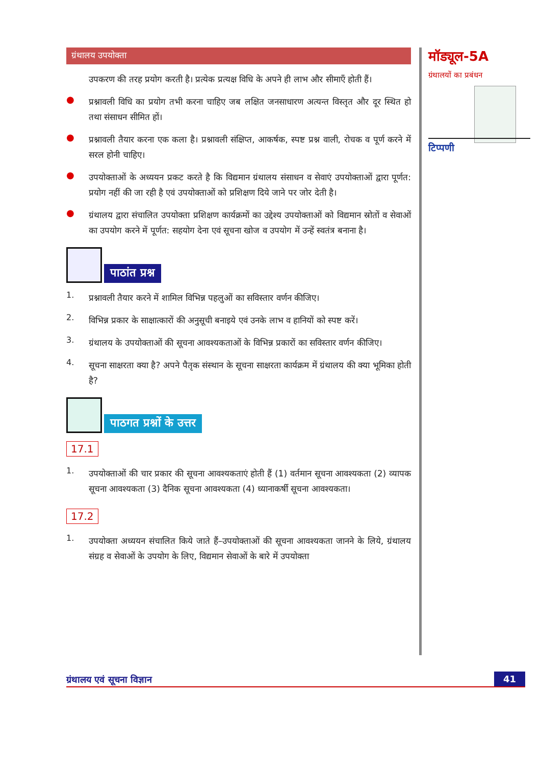ग्रंथालय उपयोक्ता
उपकरण की तरह प्रयोग करती है। प्रत्येक प्रत्यक्ष विधि के अपने ही लाभ और सीमाएँ होती हैं।
●
प्रश्नावली विधि का प्रयोग तभी करना चाहिए जब लक्षित जनसाधारण अत्यन्त विस्तृत और दूर स्थित हो तथा संसाधन सीमित हों।
●
प्रश्नावली तैयार करना एक कला है। प्रश्नावली संक्षिप्त, आकर्षक, स्पष्ट प्रश्न वाली, रोचक व पूर्ण करने में सरल होनी चाहिए।
●
उपयोक्ताओं के अध्ययन प्रकट करते है कि विद्यमान ग्रंथालय संसाधन व सेवाएं उपयोक्ताओं द्वारा पूर्णत: प्रयोग नहीं की जा रही है एवं उपयोक्ताओं को प्रशिक्षण दिये जाने पर जोर देती है।
●
ग्रंथालय द्वारा संचालित उपयोक्ता प्रशिक्षण कार्यक्रमों का उद्देश्य उपयोक्ताओं को विद्यमान स्रोतों व सेवाओं का उपयोग करने में पूर्णत: सहयोग देना एवं सूचना खोज व उपयोग में उन्हें स्वतंत्र बनाना है।
पाठांत प्रश्न
1.
प्रश्नावली तैयार करने में शामिल विभिन्न पहलुओं का सविस्तार वर्णन कीजिए।
2.
विभिन्न प्रकार के साक्षात्कारों की अनुसूची बनाइये एवं उनके लाभ व हानियों को स्पष्ट करें।
3.
ग्रंथालय के उपयोक्ताओं की सूचना आवश्यकताओं के विभिन्न प्रकारों का सविस्तार वर्णन कीजिए।
4.
सूचना साक्षरता क्या है? अपने पैतृक संस्थान के सूचना साक्षरता कार्यक्रम में ग्रंथालय की क्या भूमिका होती है?
पाठगत प्रश्नों के उत्तर
17.1
1.
उपयोक्ताओं की चार प्रकार की सूचना आवश्यकताएं होती हैं (1) वर्तमान सूचना आवश्यकता (2) व्यापक सूचना आवश्यकता (3) दैनिक सूचना आवश्यकता (4) ध्यानाकर्षी सूचना आवश्यकता।
17.2
1.
उपयोक्ता अध्ययन संचालित किये जाते हैं–उपयोक्ताओं की सूचना आवश्यकता जानने के लिये, ग्रंथालय संग्रह व सेवाओं के उपयोग के लिए, विद्यमान सेवाओं के बारे में उपयोक्ता
मॉड्यूल-5A
ग्रंथालयों का प्रबंधन
टिप्पणी
ग्रंथालय एवं सूचना विज्ञान 41